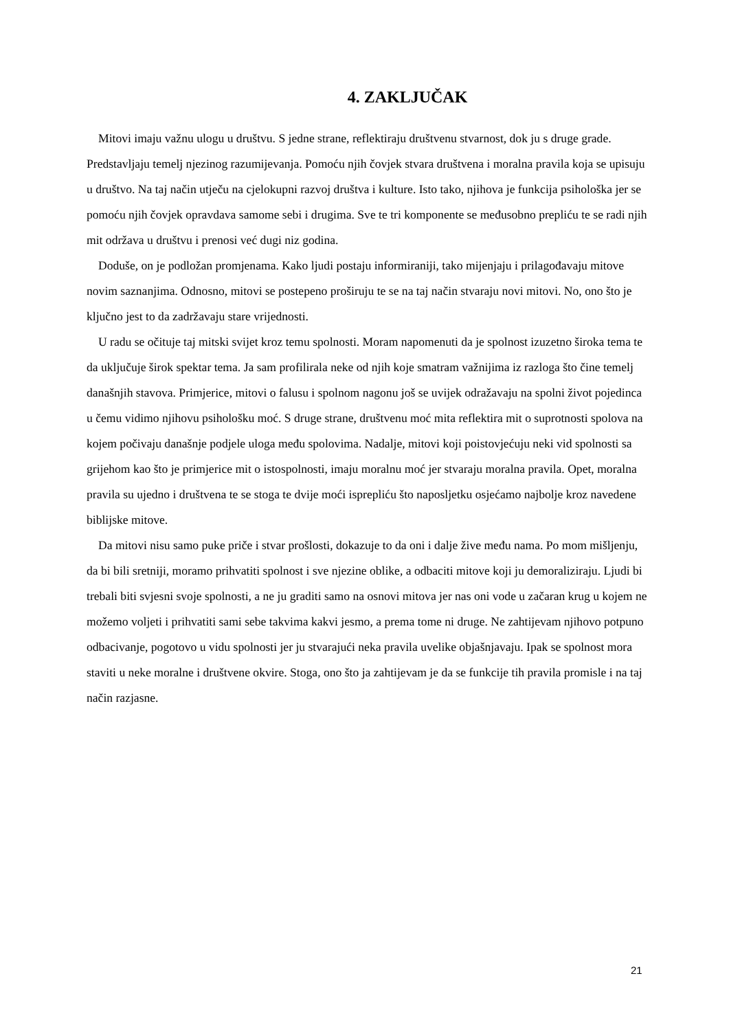4. ZAKLJUČAK
Mitovi imaju važnu ulogu u društvu. S jedne strane, reflektiraju društvenu stvarnost, dok ju s druge grade. Predstavljaju temelj njezinog razumijevanja. Pomoću njih čovjek stvara društvena i moralna pravila koja se upisuju u društvo. Na taj način utječu na cjelokupni razvoj društva i kulture. Isto tako, njihova je funkcija psihološka jer se pomoću njih čovjek opravdava samome sebi i drugima. Sve te tri komponente se međusobno prepliću te se radi njih mit održava u društvu i prenosi već dugi niz godina.
Doduše, on je podložan promjenama. Kako ljudi postaju informiraniji, tako mijenjaju i prilagođavaju mitove novim saznanjima. Odnosno, mitovi se postepeno proširuju te se na taj način stvaraju novi mitovi. No, ono što je ključno jest to da zadržavaju stare vrijednosti.
U radu se očituje taj mitski svijet kroz temu spolnosti. Moram napomenuti da je spolnost izuzetno široka tema te da uključuje širok spektar tema. Ja sam profilirala neke od njih koje smatram važnijima iz razloga što čine temelj današnjih stavova. Primjerice, mitovi o falusu i spolnom nagonu još se uvijek odražavaju na spolni život pojedinca u čemu vidimo njihovu psihološku moć. S druge strane, društvenu moć mita reflektira mit o suprotnosti spolova na kojem počivaju današnje podjele uloga među spolovima. Nadalje, mitovi koji poistovjećuju neki vid spolnosti sa grijehom kao što je primjerice mit o istospolnosti, imaju moralnu moć jer stvaraju moralna pravila. Opet, moralna pravila su ujedno i društvena te se stoga te dvije moći isprepliću što naposljetku osjećamo najbolje kroz navedene biblijske mitove.
Da mitovi nisu samo puke priče i stvar prošlosti, dokazuje to da oni i dalje žive među nama. Po mom mišljenju, da bi bili sretniji, moramo prihvatiti spolnost i sve njezine oblike, a odbaciti mitove koji ju demoraliziraju. Ljudi bi trebali biti svjesni svoje spolnosti, a ne ju graditi samo na osnovi mitova jer nas oni vode u začaran krug u kojem ne možemo voljeti i prihvatiti sami sebe takvima kakvi jesmo, a prema tome ni druge. Ne zahtijevam njihovo potpuno odbacivanje, pogotovo u vidu spolnosti jer ju stvarajući neka pravila uvelike objašnjavaju. Ipak se spolnost mora staviti u neke moralne i društvene okvire. Stoga, ono što ja zahtijevam je da se funkcije tih pravila promisle i na taj način razjasne.
21